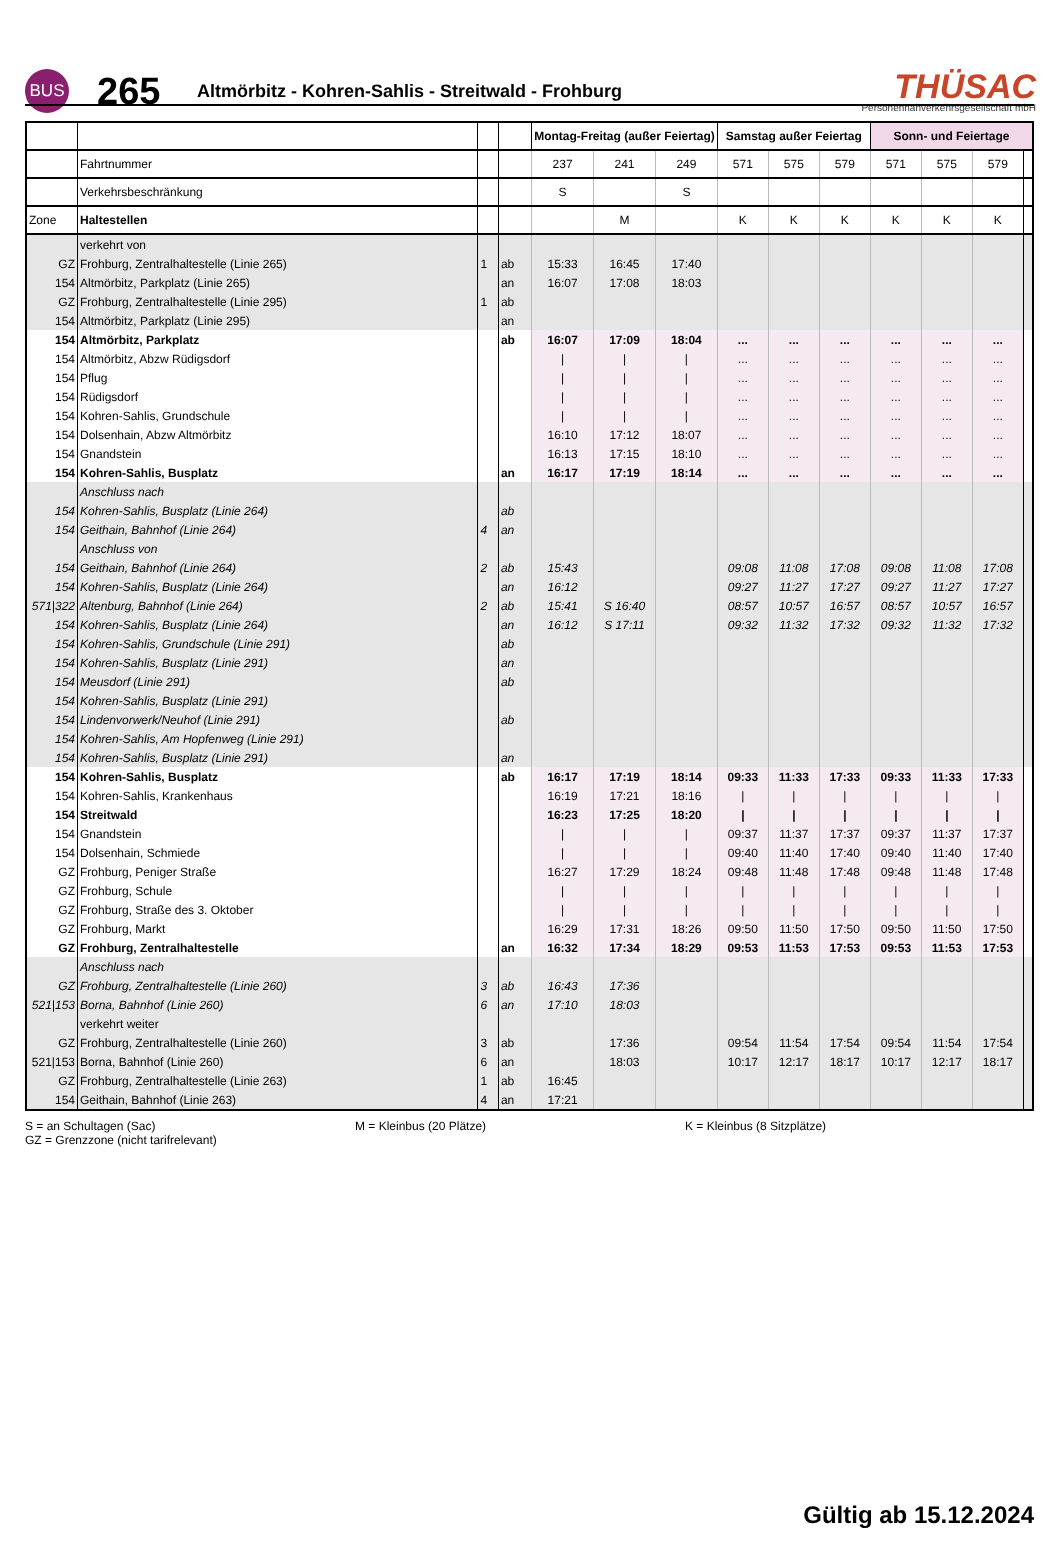BUS
265
Altmörbitz - Kohren-Sahlis - Streitwald - Frohburg
THÜSAC
Personennahverkehrsgesellschaft mbH
| | | | | Montag-Freitag (außer Feiertag) | | | Samstag außer Feiertag | | | Sonn- und Feiertage | | | |
| | Fahrtnummer | | | 237 | 241 | 249 | 571 | 575 | 579 | 571 | 575 | 579 | |
| | Verkehrsbeschränkung | | | S | | S | | | | | | | |
| Zone | Haltestellen | | | | M | | K | K | K | K | K | K | |
| | verkehrt von | | | | | | | | | | | | |
| GZ | Frohburg, Zentralhaltestelle (Linie 265) | 1 | ab | 15:33 | 16:45 | 17:40 | | | | | | | |
| 154 | Altmörbitz, Parkplatz (Linie 265) | | an | 16:07 | 17:08 | 18:03 | | | | | | | |
| GZ | Frohburg, Zentralhaltestelle (Linie 295) | 1 | ab | | | | | | | | | | |
| 154 | Altmörbitz, Parkplatz (Linie 295) | | an | | | | | | | | | | |
| 154 | Altmörbitz, Parkplatz | | ab | 16:07 | 17:09 | 18:04 | ... | ... | ... | ... | ... | ... | |
| 154 | Altmörbitz, Abzw Rüdigsdorf | | | / | / | / | ... | ... | ... | ... | ... | ... | |
| 154 | Pflug | | | / | / | / | ... | ... | ... | ... | ... | ... | |
| 154 | Rüdigsdorf | | | / | / | / | ... | ... | ... | ... | ... | ... | |
| 154 | Kohren-Sahlis, Grundschule | | | / | / | / | ... | ... | ... | ... | ... | ... | |
| 154 | Dolsenhain, Abzw Altmörbitz | | | 16:10 | 17:12 | 18:07 | ... | ... | ... | ... | ... | ... | |
| 154 | Gnandstein | | | 16:13 | 17:15 | 18:10 | ... | ... | ... | ... | ... | ... | |
| 154 | Kohren-Sahlis, Busplatz | | an | 16:17 | 17:19 | 18:14 | ... | ... | ... | ... | ... | ... | |
| | Anschluss nach | | | | | | | | | | | | |
| 154 | Kohren-Sahlis, Busplatz (Linie 264) | | ab | | | | | | | | | | |
| 154 | Geithain, Bahnhof (Linie 264) | 4 | an | | | | | | | | | | |
| | Anschluss von | | | | | | | | | | | | |
| 154 | Geithain, Bahnhof (Linie 264) | 2 | ab | 15:43 | | | 09:08 | 11:08 | 17:08 | 09:08 | 11:08 | 17:08 | |
| 154 | Kohren-Sahlis, Busplatz (Linie 264) | | an | 16:12 | | | 09:27 | 11:27 | 17:27 | 09:27 | 11:27 | 17:27 | |
| 571/322 | Altenburg, Bahnhof (Linie 264) | 2 | ab | 15:41 | S 16:40 | | 08:57 | 10:57 | 16:57 | 08:57 | 10:57 | 16:57 | |
| 154 | Kohren-Sahlis, Busplatz (Linie 264) | | an | 16:12 | S 17:11 | | 09:32 | 11:32 | 17:32 | 09:32 | 11:32 | 17:32 | |
| 154 | Kohren-Sahlis, Grundschule (Linie 291) | | ab | | | | | | | | | | |
| 154 | Kohren-Sahlis, Busplatz (Linie 291) | | an | | | | | | | | | | |
| 154 | Meusdorf (Linie 291) | | ab | | | | | | | | | | |
| 154 | Kohren-Sahlis, Busplatz (Linie 291) | | | | | | | | | | | | |
| 154 | Lindenvorwerk/Neuhof (Linie 291) | | ab | | | | | | | | | | |
| 154 | Kohren-Sahlis, Am Hopfenweg (Linie 291) | | | | | | | | | | | | |
| 154 | Kohren-Sahlis, Busplatz (Linie 291) | | an | | | | | | | | | | |
| 154 | Kohren-Sahlis, Busplatz | | ab | 16:17 | 17:19 | 18:14 | 09:33 | 11:33 | 17:33 | 09:33 | 11:33 | 17:33 | |
| 154 | Kohren-Sahlis, Krankenhaus | | | 16:19 | 17:21 | 18:16 | / | / | / | / | / | / | |
| 154 | Streitwald | | | 16:23 | 17:25 | 18:20 | / | / | / | / | / | / | |
| 154 | Gnandstein | | | / | / | / | 09:37 | 11:37 | 17:37 | 09:37 | 11:37 | 17:37 | |
| 154 | Dolsenhain, Schmiede | | | / | / | / | 09:40 | 11:40 | 17:40 | 09:40 | 11:40 | 17:40 | |
| GZ | Frohburg, Peniger Straße | | | 16:27 | 17:29 | 18:24 | 09:48 | 11:48 | 17:48 | 09:48 | 11:48 | 17:48 | |
| GZ | Frohburg, Schule | | | / | / | / | / | / | / | / | / | / | |
| GZ | Frohburg, Straße des 3. Oktober | | | / | / | / | / | / | / | / | / | / | |
| GZ | Frohburg, Markt | | | 16:29 | 17:31 | 18:26 | 09:50 | 11:50 | 17:50 | 09:50 | 11:50 | 17:50 | |
| GZ | Frohburg, Zentralhaltestelle | | an | 16:32 | 17:34 | 18:29 | 09:53 | 11:53 | 17:53 | 09:53 | 11:53 | 17:53 | |
| | Anschluss nach | | | | | | | | | | | | |
| GZ | Frohburg, Zentralhaltestelle (Linie 260) | 3 | ab | 16:43 | 17:36 | | | | | | | | |
| 521/153 | Borna, Bahnhof (Linie 260) | 6 | an | 17:10 | 18:03 | | | | | | | | |
| | verkehrt weiter | | | | | | | | | | | | |
| GZ | Frohburg, Zentralhaltestelle (Linie 260) | 3 | ab | | 17:36 | | 09:54 | 11:54 | 17:54 | 09:54 | 11:54 | 17:54 | |
| 521/153 | Borna, Bahnhof (Linie 260) | 6 | an | | 18:03 | | 10:17 | 12:17 | 18:17 | 10:17 | 12:17 | 18:17 | |
| GZ | Frohburg, Zentralhaltestelle (Linie 263) | 1 | ab | 16:45 | | | | | | | | | |
| 154 | Geithain, Bahnhof (Linie 263) | 4 | an | 17:21 | | | | | | | | | |
S = an Schultagen (Sac)
GZ = Grenzzone (nicht tarifrelevant)
M = Kleinbus (20 Plätze) K = Kleinbus (8 Sitzplätze)
Gültig ab 15.12.2024